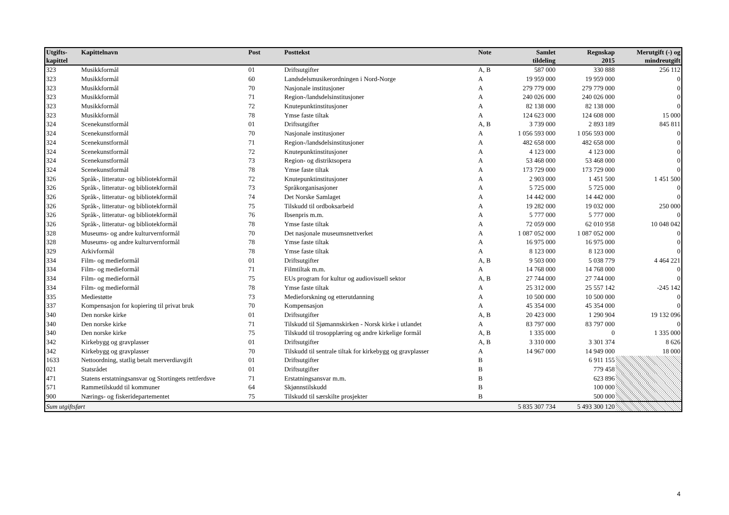| Utgifts- kapittel | Kapittelnavn | Post | Posttekst | Note | Samlet tildeling | Regnskap 2015 | Merutgift (-) og mindreutgift |
| --- | --- | --- | --- | --- | --- | --- | --- |
| 323 | Musikkformål | 01 | Driftsutgifter | A, B | 587 000 | 330 888 | 256 112 |
| 323 | Musikkformål | 60 | Landsdelsmusikerordningen i Nord-Norge | A | 19 959 000 | 19 959 000 | 0 |
| 323 | Musikkformål | 70 | Nasjonale institusjoner | A | 279 779 000 | 279 779 000 | 0 |
| 323 | Musikkformål | 71 | Region-/landsdelsinstitusjoner | A | 240 026 000 | 240 026 000 | 0 |
| 323 | Musikkformål | 72 | Knutepunktinstitusjoner | A | 82 138 000 | 82 138 000 | 0 |
| 323 | Musikkformål | 78 | Ymse faste tiltak | A | 124 623 000 | 124 608 000 | 15 000 |
| 324 | Scenekunstformål | 01 | Driftsutgifter | A, B | 3 739 000 | 2 893 189 | 845 811 |
| 324 | Scenekunstformål | 70 | Nasjonale institusjoner | A | 1 056 593 000 | 1 056 593 000 | 0 |
| 324 | Scenekunstformål | 71 | Region-/landsdelsinstitusjoner | A | 482 658 000 | 482 658 000 | 0 |
| 324 | Scenekunstformål | 72 | Knutepunktinstitusjoner | A | 4 123 000 | 4 123 000 | 0 |
| 324 | Scenekunstformål | 73 | Region- og distriktsopera | A | 53 468 000 | 53 468 000 | 0 |
| 324 | Scenekunstformål | 78 | Ymse faste tiltak | A | 173 729 000 | 173 729 000 | 0 |
| 326 | Språk-, litteratur- og bibliotekformål | 72 | Knutepunktinstitusjoner | A | 2 903 000 | 1 451 500 | 1 451 500 |
| 326 | Språk-, litteratur- og bibliotekformål | 73 | Språkorganisasjoner | A | 5 725 000 | 5 725 000 | 0 |
| 326 | Språk-, litteratur- og bibliotekformål | 74 | Det Norske Samlaget | A | 14 442 000 | 14 442 000 | 0 |
| 326 | Språk-, litteratur- og bibliotekformål | 75 | Tilskudd til ordboksarbeid | A | 19 282 000 | 19 032 000 | 250 000 |
| 326 | Språk-, litteratur- og bibliotekformål | 76 | Ibsenpris m.m. | A | 5 777 000 | 5 777 000 | 0 |
| 326 | Språk-, litteratur- og bibliotekformål | 78 | Ymse faste tiltak | A | 72 059 000 | 62 010 958 | 10 048 042 |
| 328 | Museums- og andre kulturvernformål | 70 | Det nasjonale museumsnettverket | A | 1 087 052 000 | 1 087 052 000 | 0 |
| 328 | Museums- og andre kulturvernformål | 78 | Ymse faste tiltak | A | 16 975 000 | 16 975 000 | 0 |
| 329 | Arkivformål | 78 | Ymse faste tiltak | A | 8 123 000 | 8 123 000 | 0 |
| 334 | Film- og medieformål | 01 | Driftsutgifter | A, B | 9 503 000 | 5 038 779 | 4 464 221 |
| 334 | Film- og medieformål | 71 | Filmtiltak m.m. | A | 14 768 000 | 14 768 000 | 0 |
| 334 | Film- og medieformål | 75 | EUs program for kultur og audiovisuell sektor | A, B | 27 744 000 | 27 744 000 | 0 |
| 334 | Film- og medieformål | 78 | Ymse faste tiltak | A | 25 312 000 | 25 557 142 | -245 142 |
| 335 | Mediestøtte | 73 | Medieforskning og etterutdanning | A | 10 500 000 | 10 500 000 | 0 |
| 337 | Kompensasjon for kopiering til privat bruk | 70 | Kompensasjon | A | 45 354 000 | 45 354 000 | 0 |
| 340 | Den norske kirke | 01 | Driftsutgifter | A, B | 20 423 000 | 1 290 904 | 19 132 096 |
| 340 | Den norske kirke | 71 | Tilskudd til Sjømannskirken - Norsk kirke i utlandet | A | 83 797 000 | 83 797 000 | 0 |
| 340 | Den norske kirke | 75 | Tilskudd til trosopplæring og andre kirkelige formål | A, B | 1 335 000 | 0 | 1 335 000 |
| 342 | Kirkebygg og gravplasser | 01 | Driftsutgifter | A, B | 3 310 000 | 3 301 374 | 8 626 |
| 342 | Kirkebygg og gravplasser | 70 | Tilskudd til sentrale tiltak for kirkebygg og gravplasser | A | 14 967 000 | 14 949 000 | 18 000 |
| 1633 | Nettoordning, statlig betalt merverdiavgift | 01 | Driftsutgifter | B | | 6 911 155 | |
| 021 | Statsrådet | 01 | Driftsutgifter | B | | 779 458 | |
| 471 | Statens erstatningsansvar og Stortingets rettferdsve | 71 | Erstatningsansvar m.m. | B | | 623 896 | |
| 571 | Rammetilskudd til kommuner | 64 | Skjønnstilskudd | B | | 100 000 | |
| 900 | Nærings- og fiskeridepartementet | 75 | Tilskudd til særskilte prosjekter | B | | 500 000 | |
| Sum utgiftsført | | | | | 5 835 307 734 | 5 493 300 120 | |
4